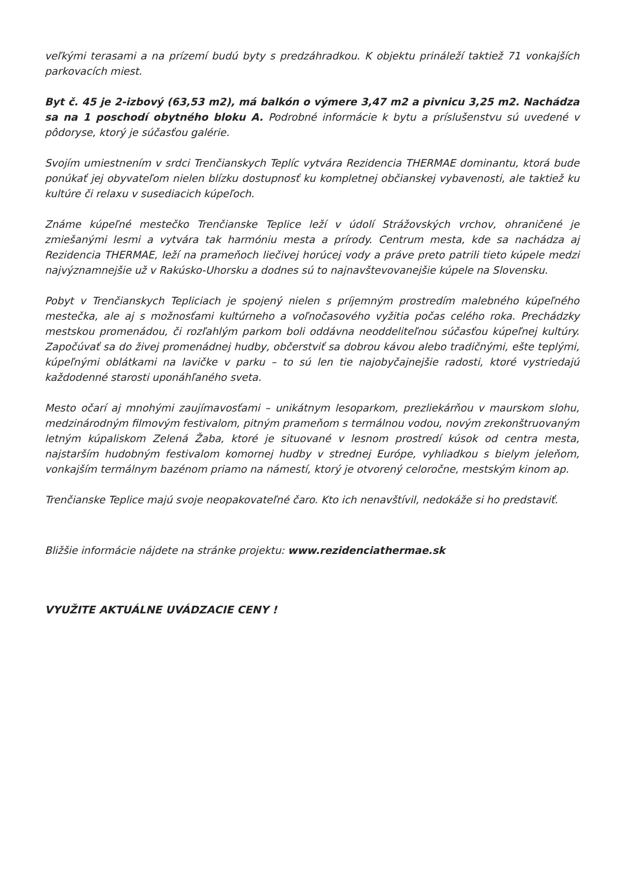veľkými terasami a na prízemí budú byty s predzáhradkou. K objektu prináleží taktiež 71 vonkajších parkovacích miest.
Byt č. 45 je 2-izbový (63,53 m2), má balkón o výmere 3,47 m2 a pivnicu 3,25 m2. Nachádza sa na 1 poschodí obytného bloku A. Podrobné informácie k bytu a príslušenstvu sú uvedené v pôdoryse, ktorý je súčasťou galérie.
Svojím umiestnením v srdci Trenčianskych Teplíc vytvára Rezidencia THERMAE dominantu, ktorá bude ponúkať jej obyvateľom nielen blízku dostupnosť ku kompletnej občianskej vybavenosti, ale taktiež ku kultúre či relaxu v susediacich kúpeľoch.
Známe kúpeľné mestečko Trenčianske Teplice leží v údolí Strážovských vrchov, ohraničené je zmiešanými lesmi a vytvára tak harmóniu mesta a prírody. Centrum mesta, kde sa nachádza aj Rezidencia THERMAE, leží na prameňoch liečivej horúcej vody a práve preto patrili tieto kúpele medzi najvýznamnejšie už v Rakúsko-Uhorsku a dodnes sú to najnavštevovanejšie kúpele na Slovensku.
Pobyt v Trenčianskych Tepliciach je spojený nielen s príjemným prostredím malebného kúpeľného mestečka, ale aj s možnosťami kultúrneho a voľnočasového vyžitia počas celého roka. Prechádzky mestskou promenádou, či rozľahlým parkom boli oddávna neoddeliteľnou súčasťou kúpeľnej kultúry. Započúvať sa do živej promenádnej hudby, občerstviť sa dobrou kávou alebo tradičnými, ešte teplými, kúpeľnými oblátkami na lavičke v parku – to sú len tie najobyčajnejšie radosti, ktoré vystriedajú každodenné starosti uponáhľaného sveta.
Mesto očarí aj mnohými zaujímavosťami – unikátnym lesoparkom, prezliekárňou v maurskom slohu, medzinárodným filmovým festivalom, pitným prameňom s termálnou vodou, novým zrekonštruovaným letným kúpaliskom Zelená Žaba, ktoré je situované v lesnom prostredí kúsok od centra mesta, najstarším hudobným festivalom komornej hudby v strednej Európe, vyhliadkou s bielym jeleňom, vonkajším termálnym bazénom priamo na námestí, ktorý je otvorený celoročne, mestským kinom ap.
Trenčianske Teplice majú svoje neopakovateľné čaro. Kto ich nenavštívil, nedokáže si ho predstaviť.
Bližšie informácie nájdete na stránke projektu: www.rezidenciathermae.sk
VYUŽITE AKTUÁLNE UVÁDZACIE CENY !